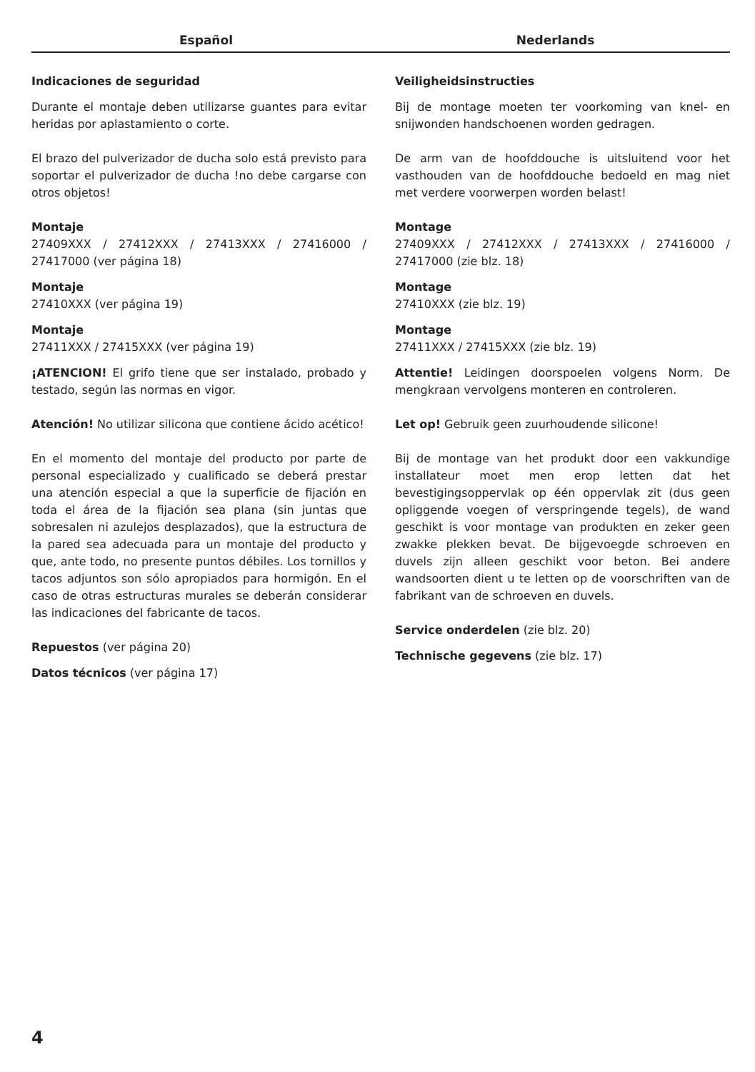Español Nederlands
Indicaciones de seguridad
Durante el montaje deben utilizarse guantes para evitar heridas por aplastamiento o corte.
El brazo del pulverizador de ducha solo está previsto para soportar el pulverizador de ducha !no debe cargarse con otros objetos!
Montaje
27409XXX / 27412XXX / 27413XXX / 27416000 / 27417000 (ver página 18)
Montaje
27410XXX (ver página 19)
Montaje
27411XXX / 27415XXX (ver página 19)
¡ATENCION! El grifo tiene que ser instalado, probado y testado, según las normas en vigor.
Atención! No utilizar silicona que contiene ácido acético!
En el momento del montaje del producto por parte de personal especializado y cualificado se deberá prestar una atención especial a que la superficie de fijación en toda el área de la fijación sea plana (sin juntas que sobresalen ni azulejos desplazados), que la estructura de la pared sea adecuada para un montaje del producto y que, ante todo, no presente puntos débiles. Los tornillos y tacos adjuntos son sólo apropiados para hormigón. En el caso de otras estructuras murales se deberán considerar las indicaciones del fabricante de tacos.
Repuestos (ver página 20)
Datos técnicos (ver página 17)
Veiligheidsinstructies
Bij de montage moeten ter voorkoming van knel- en snijwonden handschoenen worden gedragen.
De arm van de hoofddouche is uitsluitend voor het vasthouden van de hoofddouche bedoeld en mag niet met verdere voorwerpen worden belast!
Montage
27409XXX / 27412XXX / 27413XXX / 27416000 / 27417000 (zie blz. 18)
Montage
27410XXX (zie blz. 19)
Montage
27411XXX / 27415XXX (zie blz. 19)
Attentie! Leidingen doorspoelen volgens Norm. De mengkraan vervolgens monteren en controleren.
Let op! Gebruik geen zuurhoudende silicone!
Bij de montage van het produkt door een vakkundige installateur moet men erop letten dat het bevestigingsoppervlak op één oppervlak zit (dus geen opliggende voegen of verspringende tegels), de wand geschikt is voor montage van produkten en zeker geen zwakke plekken bevat. De bijgevoegde schroeven en duvels zijn alleen geschikt voor beton. Bei andere wandsoorten dient u te letten op de voorschriften van de fabrikant van de schroeven en duvels.
Service onderdelen (zie blz. 20)
Technische gegevens (zie blz. 17)
4